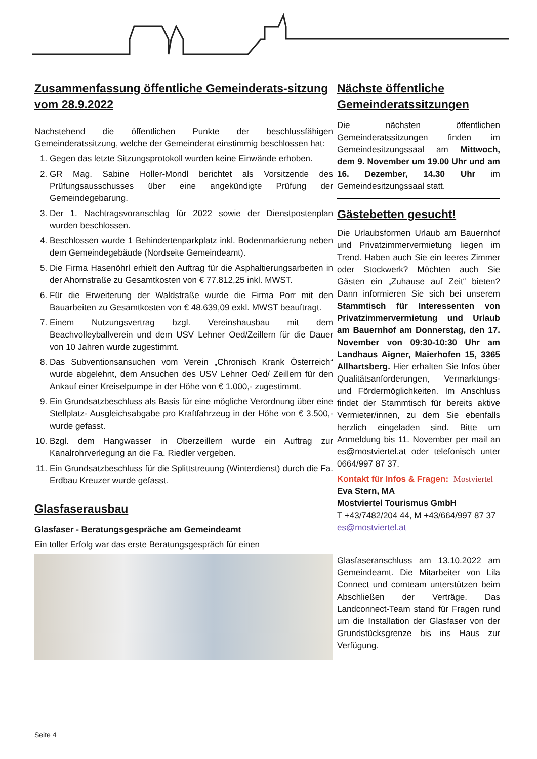Zusammenfassung öffentliche Gemeinderats-sitzung vom 28.9.2022
Nachstehend die öffentlichen Punkte der beschlussfähigen Gemeinderatssitzung, welche der Gemeinderat einstimmig beschlossen hat:
1. Gegen das letzte Sitzungsprotokoll wurden keine Einwände erhoben.
2. GR Mag. Sabine Holler-Mondl berichtet als Vorsitzende des Prüfungsausschusses über eine angekündigte Prüfung der Gemeindegebarung.
3. Der 1. Nachtragsvoranschlag für 2022 sowie der Dienstpostenplan wurden beschlossen.
4. Beschlossen wurde 1 Behindertenparkplatz inkl. Bodenmarkierung neben dem Gemeindegebäude (Nordseite Gemeindeamt).
5. Die Firma Hasenöhrl erhielt den Auftrag für die Asphaltierungsarbeiten in der Ahornstraße zu Gesamtkosten von € 77.812,25 inkl. MWST.
6. Für die Erweiterung der Waldstraße wurde die Firma Porr mit den Bauarbeiten zu Gesamtkosten von € 48.639,09 exkl. MWST beauftragt.
7. Einem Nutzungsvertrag bzgl. Vereinshausbau mit dem Beachvolleyballverein und dem USV Lehner Oed/Zeillern für die Dauer von 10 Jahren wurde zugestimmt.
8. Das Subventionsansuchen vom Verein „Chronisch Krank Österreich“ wurde abgelehnt, dem Ansuchen des USV Lehner Oed/ Zeillern für den Ankauf einer Kreiselpumpe in der Höhe von € 1.000,- zugestimmt.
9. Ein Grundsatzbeschluss als Basis für eine mögliche Verordnung über eine Stellplatz- Ausgleichsabgabe pro Kraftfahrzeug in der Höhe von € 3.500,-wurde gefasst.
10. Bzgl. dem Hangwasser in Oberzeillern wurde ein Auftrag zur Kanalrohrverlegung an die Fa. Riedler vergeben.
11. Ein Grundsatzbeschluss für die Splittstreuung (Winterdienst) durch die Fa. Erdbau Kreuzer wurde gefasst.
Glasfaserausbau
Glasfaser - Beratungsgespräche am Gemeindeamt
Ein toller Erfolg war das erste Beratungsgespräch für einen
Nächste öffentliche Gemeinderatssitzungen
Die nächsten öffentlichen Gemeinderatssitzungen finden im Gemeindesitzungssaal am Mittwoch, dem 9. November um 19.00 Uhr und am 16. Dezember, 14.30 Uhr im Gemeindesitzungssaal statt.
Gästebetten gesucht!
Die Urlaubsformen Urlaub am Bauernhof und Privatzimmervermietung liegen im Trend. Haben auch Sie ein leeres Zimmer oder Stockwerk? Möchten auch Sie Gästen ein „Zuhause auf Zeit“ bieten? Dann informieren Sie sich bei unserem Stammtisch für Interessenten von Privatzimmervermietung und Urlaub am Bauernhof am Donnerstag, den 17. November von 09:30-10:30 Uhr am Landhaus Aigner, Maierhofen 15, 3365 Allhartsberg. Hier erhalten Sie Infos über Qualitätsanforderungen, Vermarktungs- und Fördermöglichkeiten. Im Anschluss findet der Stammtisch für bereits aktive Vermieter/innen, zu dem Sie ebenfalls herzlich eingeladen sind. Bitte um Anmeldung bis 11. November per mail an es@mostviertel.at oder telefonisch unter 0664/997 87 37.
Kontakt für Infos & Fragen: Mostviertel
Eva Stern, MA
Mostviertel Tourismus GmbH
T +43/7482/204 44, M +43/664/997 87 37
es@mostviertel.at
Glasfaseranschluss am 13.10.2022 am Gemeindeamt. Die Mitarbeiter von Lila Connect und comteam unterstützen beim Abschließen der Verträge. Das Landconnect-Team stand für Fragen rund um die Installation der Glasfaser von der Grundstücksgrenze bis ins Haus zur Verfügung.
Seite 4